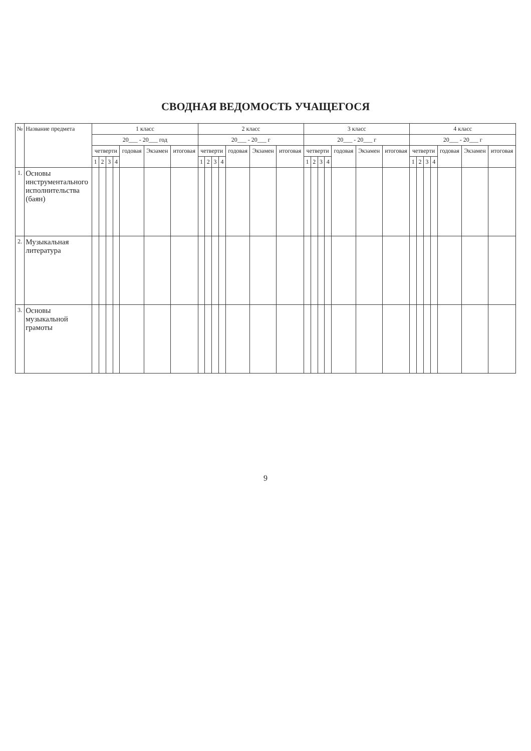СВОДНАЯ ВЕДОМОСТЬ УЧАЩЕГОСЯ
| № | Название предмета | 1 класс | | | | | | | 2 класс | | | | | | | 3 класс | | | | | | | 4 класс | | | | | | |
| --- | --- | --- | --- | --- | --- | --- | --- | --- | --- | --- | --- | --- | --- | --- | --- | --- | --- | --- | --- | --- | --- | --- | --- | --- | --- | --- | --- | --- | --- |
| | | 20___ - 20___ год | | | | | | | 20___ - 20___ г | | | | | | | 20___ - 20___ г | | | | | | | 20___ - 20___ г | | | | | | |
| | | четверти | | | | годовая | Экзамен | итоговая | четверти | | | | годовая | Экзамен | итоговая | четверти | | | | годовая | Экзамен | итоговая | четверти | | | | годовая | Экзамен | итоговая |
| | | 1 | 2 | 3 | 4 | | | | 1 | 2 | 3 | 4 | | | | 1 | 2 | 3 | 4 | | | | 1 | 2 | 3 | 4 | | | |
| 1. | Основы инструментального исполнительства (баян) | | | | | | | | | | | | | | | | | | | | | | | | | | | | |
| 2. | Музыкальная литература | | | | | | | | | | | | | | | | | | | | | | | | | | | | |
| 3. | Основы музыкальной грамоты | | | | | | | | | | | | | | | | | | | | | | | | | | | | |
9